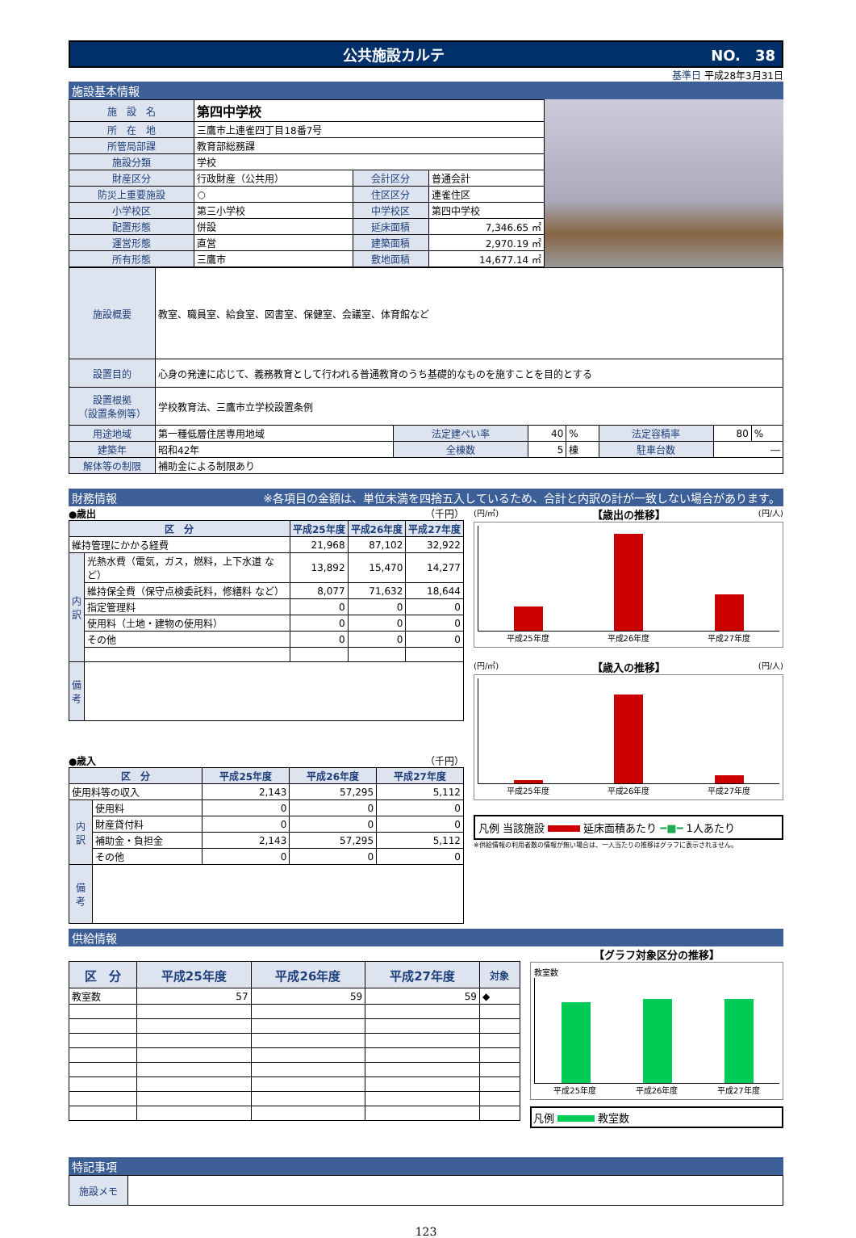公共施設カルテ NO.　38
基準日 平成28年3月31日
施設基本情報
| 施 設 名 | 第四中学校 | | |
| 所 在 地 | 三鷹市上連雀四丁目18番7号 | | |
| 所管局部課 | 教育部総務課 | | |
| 施設分類 | 学校 | | |
| 財産区分 | 行政財産（公共用） | 会計区分 | 普通会計 |
| 防災上重要施設 | ○ | 住区区分 | 連雀住区 |
| 小学校区 | 第三小学校 | 中学校区 | 第四中学校 |
| 配置形態 | 併設 | 延床面積 | 7,346.65 ㎡ |
| 運営形態 | 直営 | 建築面積 | 2,970.19 ㎡ |
| 所有形態 | 三鷹市 | 敷地面積 | 14,677.14 ㎡ |
| 施設概要 | 教室、職員室、給食室、図書室、保健室、会議室、体育館など | | | | | | |
| 設置目的 | 心身の発達に応じて、義務教育として行われる普通教育のうち基礎的なものを施すことを目的とする | | | | | | |
| 設置根拠 （設置条例等） | 学校教育法、三鷹市立学校設置条例 | | | | | | |
| 用途地域 | 第一種低層住居専用地域 | 法定建ぺい率 | 40 | % | 法定容積率 | 80 | % |
| 建築年 | 昭和42年 | 全棟数 | 5 | 棟 | 駐車台数 | ― | |
| 解体等の制限 | 補助金による制限あり | | | | | | |
財務情報 ※各項目の金額は、単位未満を四捨五入しているため、合計と内訳の計が一致しない場合があります。
●歳出 （千円）
| 区 分 | | 平成25年度 | 平成26年度 | 平成27年度 |
| --- | --- | --- | --- | --- |
| 維持管理にかかる経費 | | 21,968 | 87,102 | 32,922 |
| 内 訳 | 光熱水費（電気，ガス，燃料，上下水道 など） | 13,892 | 15,470 | 14,277 |
| | 維持保全費（保守点検委託料，修繕料 など） | 8,077 | 71,632 | 18,644 |
| | 指定管理料 | 0 | 0 | 0 |
| | 使用料（土地・建物の使用料） | 0 | 0 | 0 |
| | その他 | 0 | 0 | 0 |
| 備 考 | | | | |
●歳入 （千円）
| 区 分 | | 平成25年度 | 平成26年度 | 平成27年度 |
| --- | --- | --- | --- | --- |
| 使用料等の収入 | | 2,143 | 57,295 | 5,112 |
| 内 訳 | 使用料 | 0 | 0 | 0 |
| | 財産貸付料 | 0 | 0 | 0 |
| | 補助金・負担金 | 2,143 | 57,295 | 5,112 |
| | その他 | 0 | 0 | 0 |
| 備 考 | | | | |
(円/㎡) 【歳出の推移】 (円/人)
平成25年度 平成26年度 平成27年度
(円/㎡) 【歳入の推移】 (円/人)
平成25年度 平成26年度 平成27年度
凡例 当該施設 延床面積あたり ━■━ 1人あたり
※供給情報の利用者数の情報が無い場合は、一人当たりの推移はグラフに表示されません。
供給情報
| 区 分 | 平成25年度 | 平成26年度 | 平成27年度 | 対象 |
| --- | --- | --- | --- | --- |
| 教室数 | 57 | 59 | 59 | ◆ |
【グラフ対象区分の推移】
教室数
平成25年度 平成26年度 平成27年度
凡例 教室数
特記事項
| 施設メモ | |
123